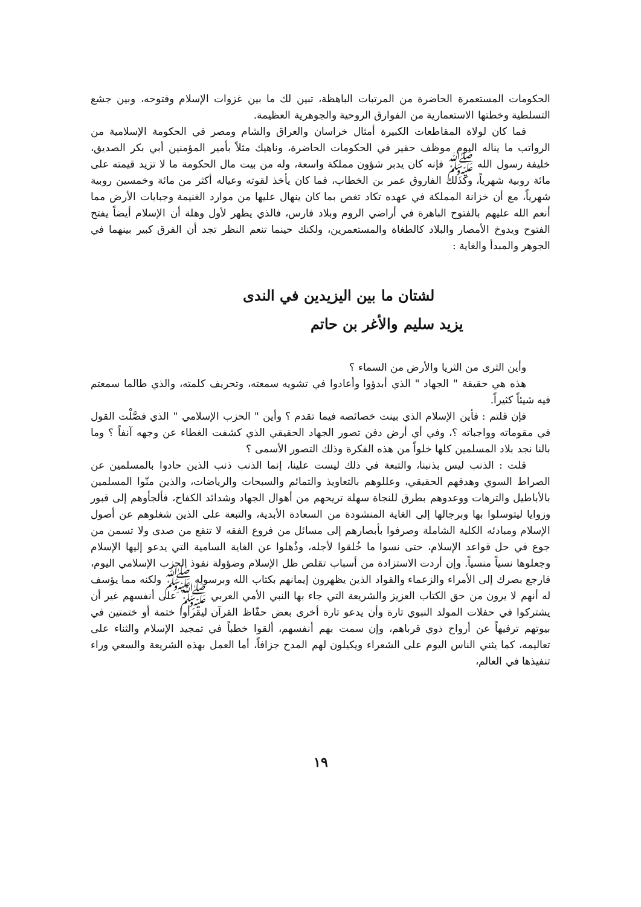الحكومات المستعمرة الحاضرة من المرتبات الباهظة، تبين لك ما بين غزوات الإسلام وفتوحه، وبين جشع التسلطية وخطتها الاستعمارية من الفوارق الروحية والجوهرية العظيمة.
فما كان لولاة المقاطعات الكبيرة أمثال خراسان والعراق والشام ومصر في الحكومة الإسلامية من الرواتب ما يناله اليوم موظف حقير في الحكومات الحاضرة، وناهيك مثلاً بأمير المؤمنين أبي بكر الصديق، خليفة رسول الله ﷺ فإنه كان يدبر شؤون مملكة واسعة، وله من بيت مال الحكومة ما لا تزيد قيمته على مائة روبية شهرياً، وكذلك الفاروق عمر بن الخطاب، فما كان يأخذ لقوته وعياله أكثر من مائة وخمسين روبية شهرياً، مع أن خزانة المملكة في عهده تكاد تغص بما كان ينهال عليها من موارد الغنيمة وجبايات الأرض مما أنعم الله عليهم بالفتوح الباهرة في أراضي الروم وبلاد فارس، فالذي يظهر لأول وهلة أن الإسلام أيضاً يفتح الفتوح ويدوخ الأمصار والبلاد كالطغاة والمستعمرين، ولكنك حينما تنعم النظر تجد أن الفرق كبير بينهما في الجوهر والمبدأ والغاية :
لشتان ما بين اليزيدين في الندى
يزيد سليم والأغر بن حاتم
وأين الثرى من الثريا والأرض من السماء ؟
هذه هي حقيقة " الجهاد " الذي أبدؤوا وأعادوا في تشويه سمعته، وتحريف كلمته، والذي طالما سمعتم فيه شيئاً كثيراً.
فإن قلتم : فأين الإسلام الذي بينت خصائصه فيما تقدم ؟ وأين " الحزب الإسلامي " الذي فصَّلْت القول في مقوماته وواجباته ؟، وفي أي أرض دفن تصور الجهاد الحقيقي الذي كشفت الغطاء عن وجهه آنفاً ؟ وما بالنا نجد بلاد المسلمين كلها خلواً من هذه الفكرة وذلك التصور الأسمى ؟
قلت : الذنب ليس بذنبنا، والتبعة في ذلك ليست علينا، إنما الذنب ذنب الذين حادوا بالمسلمين عن الصراط السوي وهدفهم الحقيقي، وعللوهم بالتعاويذ والتمائم والسبحات والرياضات، والذين منّوا المسلمين بالأباطيل والترهات ووعدوهم بطرق للنجاة سهلة تريحهم من أهوال الجهاد وشدائد الكفاح، فألجأوهم إلى قبور وزوايا ليتوسلوا بها وبرجالها إلى الغاية المنشودة من السعادة الأبدية، والتبعة على الذين شغلوهم عن أصول الإسلام ومبادئه الكلية الشاملة وصرفوا بأبصارهم إلى مسائل من فروع الفقه لا تنقع من صدى ولا تسمن من جوع في حل قواعد الإسلام، حتى نسوا ما خُلقوا لأجله، وذُهلوا عن الغاية السامية التي يدعو إليها الإسلام وجعلوها نسياً منسياً. وإن أردت الاستزادة من أسباب تقلص ظل الإسلام وضؤولة نفوذ الحزب الإسلامي اليوم، فارجع بصرك إلى الأمراء والزعماء والقواد الذين يظهرون إيمانهم بكتاب الله وبرسوله ﷺ ولكنه مما يؤسف له أنهم لا يرون من حق الكتاب العزيز والشريعة التي جاء بها النبي الأمي العربي ﷺ على أنفسهم غير أن يشتركوا في حفلات المولد النبوي تارة وأن يدعو تارة أخرى بعض حفّاظ القرآن ليقرأوا ختمة أو ختمتين في بيوتهم ترفيهاً عن أرواح ذوي قرباهم، وإن سمت بهم أنفسهم، ألقوا خطباً في تمجيد الإسلام والثناء على تعاليمه، كما يثني الناس اليوم على الشعراء ويكيلون لهم المدح جزافاً، أما العمل بهذه الشريعة والسعي وراء تنفيذها في العالم،
١٩